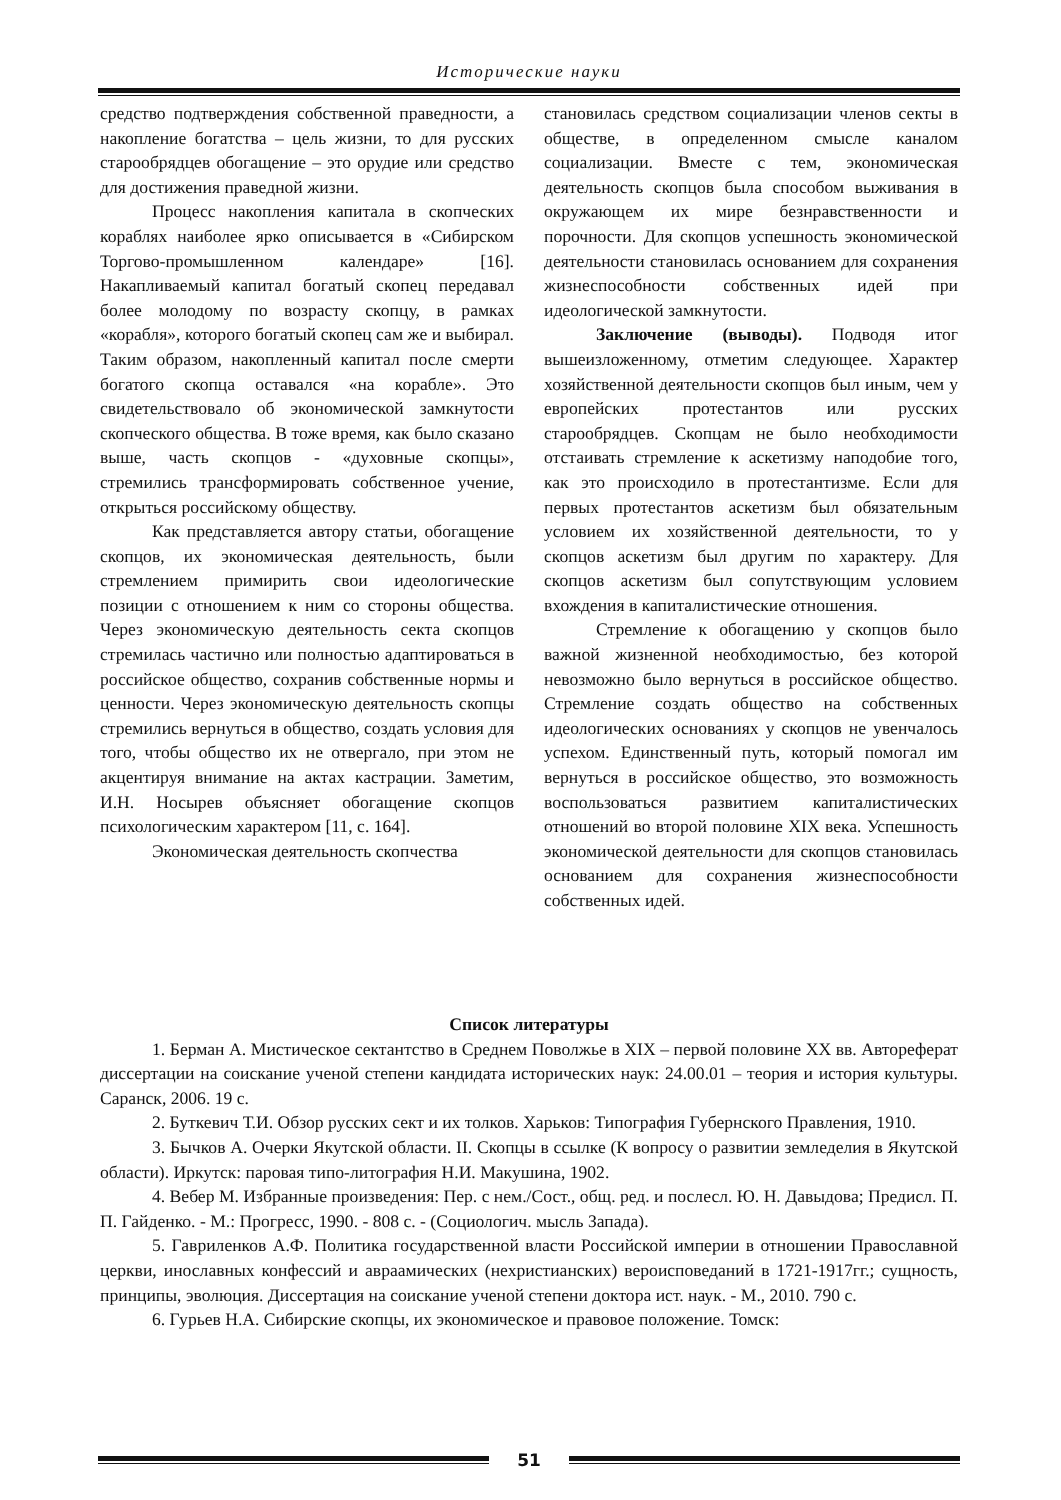Исторические науки
средство подтверждения собственной праведности, а накопление богатства – цель жизни, то для русских старообрядцев обогащение – это орудие или средство для достижения праведной жизни.
Процесс накопления капитала в скопческих кораблях наиболее ярко описывается в «Сибирском Торгово-промышленном календаре» [16]. Накапливаемый капитал богатый скопец передавал более молодому по возрасту скопцу, в рамках «корабля», которого богатый скопец сам же и выбирал. Таким образом, накопленный капитал после смерти богатого скопца оставался «на корабле». Это свидетельствовало об экономической замкнутости скопческого общества. В тоже время, как было сказано выше, часть скопцов - «духовные скопцы», стремились трансформировать собственное учение, открыться российскому обществу.
Как представляется автору статьи, обогащение скопцов, их экономическая деятельность, были стремлением примирить свои идеологические позиции с отношением к ним со стороны общества. Через экономическую деятельность секта скопцов стремилась частично или полностью адаптироваться в российское общество, сохранив собственные нормы и ценности. Через экономическую деятельность скопцы стремились вернуться в общество, создать условия для того, чтобы общество их не отвергало, при этом не акцентируя внимание на актах кастрации. Заметим, И.Н. Носырев объясняет обогащение скопцов психологическим характером [11, с. 164].
Экономическая деятельность скопчества
становилась средством социализации членов секты в обществе, в определенном смысле каналом социализации. Вместе с тем, экономическая деятельность скопцов была способом выживания в окружающем их мире безнравственности и порочности. Для скопцов успешность экономической деятельности становилась основанием для сохранения жизнеспособности собственных идей при идеологической замкнутости.
Заключение (выводы). Подводя итог вышеизложенному, отметим следующее. Характер хозяйственной деятельности скопцов был иным, чем у европейских протестантов или русских старообрядцев. Скопцам не было необходимости отстаивать стремление к аскетизму наподобие того, как это происходило в протестантизме. Если для первых протестантов аскетизм был обязательным условием их хозяйственной деятельности, то у скопцов аскетизм был другим по характеру. Для скопцов аскетизм был сопутствующим условием вхождения в капиталистические отношения.
Стремление к обогащению у скопцов было важной жизненной необходимостью, без которой невозможно было вернуться в российское общество. Стремление создать общество на собственных идеологических основаниях у скопцов не увенчалось успехом. Единственный путь, который помогал им вернуться в российское общество, это возможность воспользоваться развитием капиталистических отношений во второй половине XIX века. Успешность экономической деятельности для скопцов становилась основанием для сохранения жизнеспособности собственных идей.
Список литературы
1. Берман А. Мистическое сектантство в Среднем Поволжье в XIX – первой половине XX вв. Автореферат диссертации на соискание ученой степени кандидата исторических наук: 24.00.01 – теория и история культуры. Саранск, 2006. 19 с.
2. Буткевич Т.И. Обзор русских сект и их толков. Харьков: Типография Губернского Правления, 1910.
3. Бычков А. Очерки Якутской области. II. Скопцы в ссылке (К вопросу о развитии земледелия в Якутской области). Иркутск: паровая типо-литография Н.И. Макушина, 1902.
4. Вебер М. Избранные произведения: Пер. с нем./Сост., общ. ред. и послесл. Ю. Н. Давыдова; Предисл. П. П. Гайденко. - М.: Прогресс, 1990. - 808 с. - (Социологич. мысль Запада).
5. Гавриленков А.Ф. Политика государственной власти Российской империи в отношении Православной церкви, инославных конфессий и авраамических (нехристианских) вероисповеданий в 1721-1917гг.; сущность, принципы, эволюция. Диссертация на соискание ученой степени доктора ист. наук. - М., 2010. 790 с.
6. Гурьев Н.А. Сибирские скопцы, их экономическое и правовое положение. Томск:
51